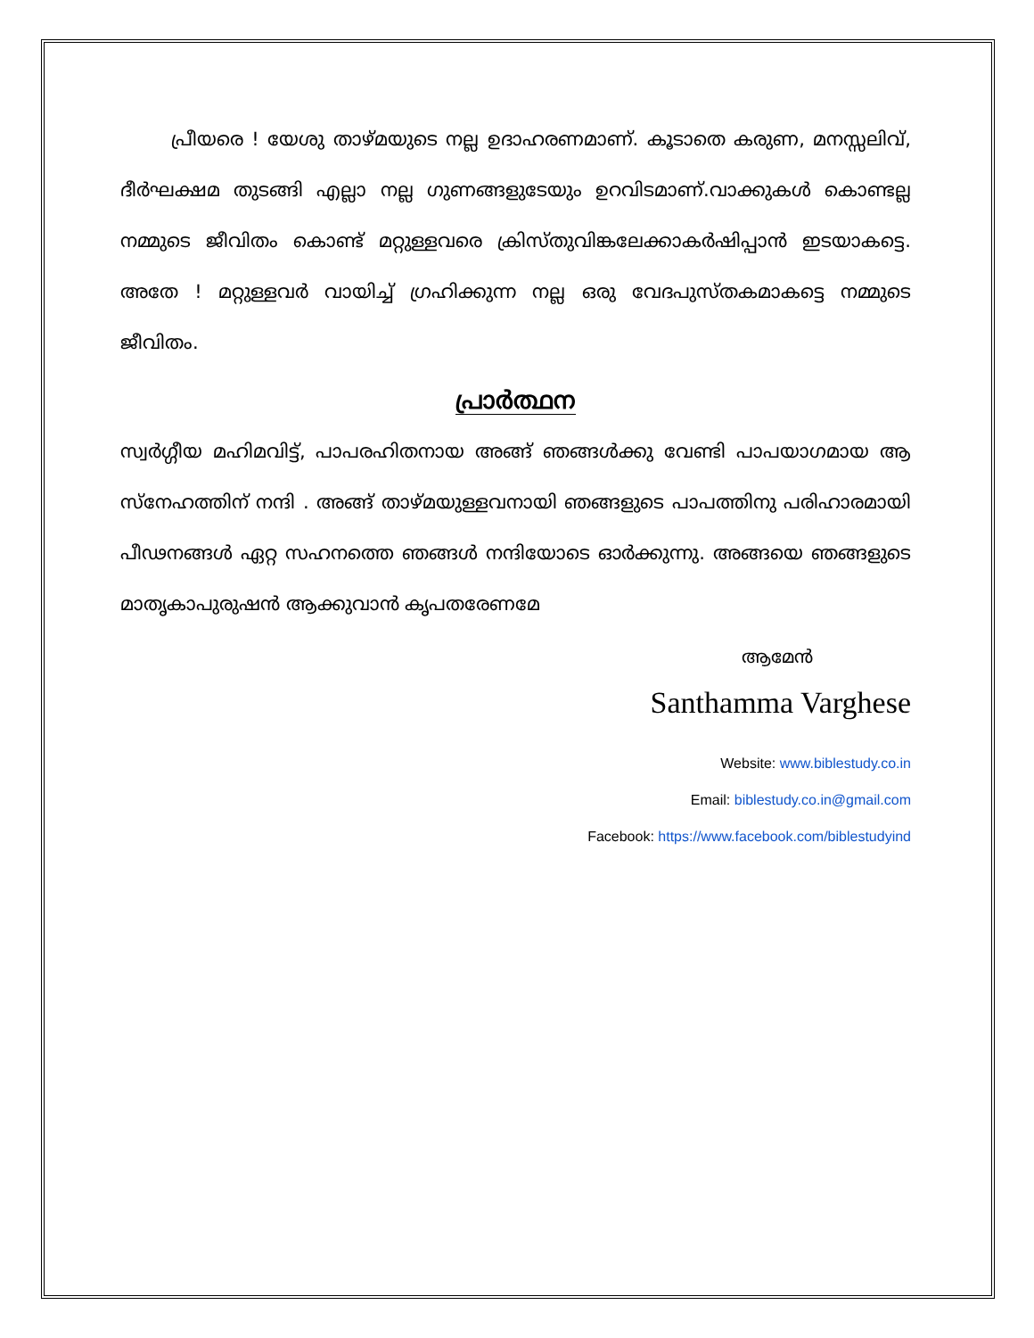പ്രീയരെ ! യേശു താഴ്മയുടെ നല്ല ഉദാഹരണമാണ്. കൂടാതെ കരുണ, മനസ്സലിവ്, ദീർഘക്ഷമ തുടങ്ങി എല്ലാ നല്ല ഗുണങ്ങളുടേയും ഉറവിടമാണ്.വാക്കുകൾ കൊണ്ടല്ല നമ്മുടെ ജീവിതം കൊണ്ട് മറ്റുള്ളവരെ ക്രിസ്തുവിങ്കലേക്കാകർഷിപ്പാൻ ഇടയാകട്ടെ. അതേ ! മറ്റുള്ളവർ വായിച്ച് ഗ്രഹിക്കുന്ന നല്ല ഒരു വേദപുസ്തകമാകട്ടെ നമ്മുടെ ജീവിതം.
പ്രാർത്ഥന
സ്വർഗ്ഗീയ മഹിമവിട്ട്, പാപരഹിതനായ അങ്ങ് ഞങ്ങൾക്കു വേണ്ടി പാപയാഗമായ ആ സ്നേഹത്തിന് നന്ദി . അങ്ങ് താഴ്മയുള്ളവനായി ഞങ്ങളുടെ പാപത്തിനു പരിഹാരമായി പീഢനങ്ങൾ ഏറ്റ സഹനത്തെ ഞങ്ങൾ നന്ദിയോടെ ഓർക്കുന്നു. അങ്ങയെ ഞങ്ങളുടെ മാതൃകാപുരുഷൻ ആക്കുവാൻ കൃപതരേണമേ
ആമേൻ
Santhamma Varghese
Website: www.biblestudy.co.in
Email: biblestudy.co.in@gmail.com
Facebook: https://www.facebook.com/biblestudyind